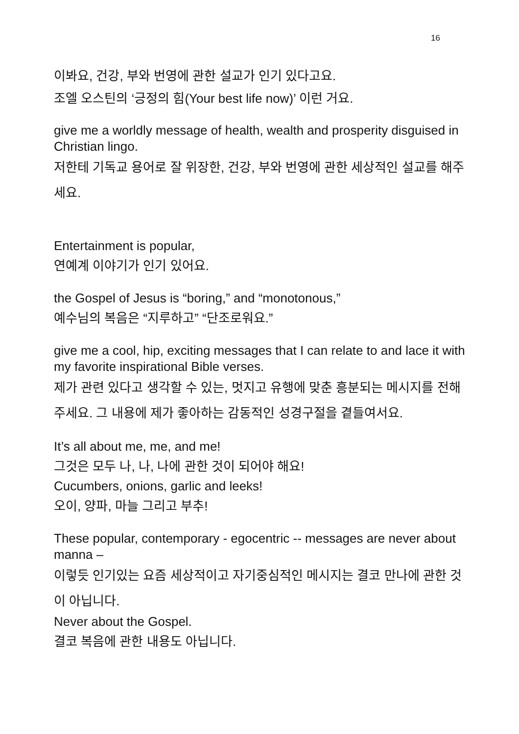16
이봐요, 건강, 부와 번영에 관한 설교가 인기 있다고요.
조엘 오스틴의 ‘긍정의 힘(Your best life now)’ 이런 거요.
give me a worldly message of health, wealth and prosperity disguised in Christian lingo.
저한테 기독교 용어로 잘 위장한, 건강, 부와 번영에 관한 세상적인 설교를 해주세요.
Entertainment is popular,
연예계 이야기가 인기 있어요.
the Gospel of Jesus is “boring,” and “monotonous,”
예수님의 복음은 “지루하고” “단조로워요.”
give me a cool, hip, exciting messages that I can relate to and lace it with my favorite inspirational Bible verses.
제가 관련 있다고 생각할 수 있는, 멋지고 유행에 맞춘 흥분되는 메시지를 전해주세요. 그 내용에 제가 좋아하는 감동적인 성경구절을 곁들여서요.
It’s all about me, me, and me!
그것은 모두 나, 나, 나에 관한 것이 되어야 해요!
Cucumbers, onions, garlic and leeks!
오이, 양파, 마늘 그리고 부추!
These popular, contemporary - egocentric -- messages are never about manna –
이렇듯 인기있는 요즘 세상적이고 자기중심적인 메시지는 결코 만나에 관한 것이 아닙니다.
Never about the Gospel.
결코 복음에 관한 내용도 아닙니다.